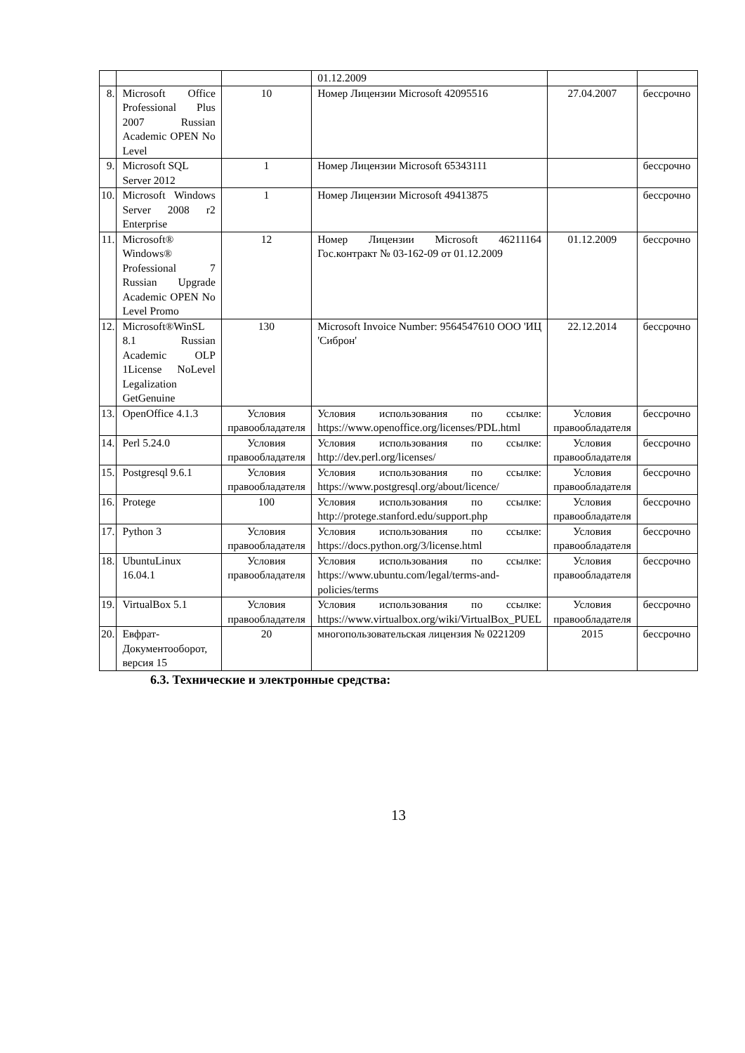| | | | 01.12.2009 | | |
| 8. | Microsoft Office Professional Plus 2007 Russian Academic OPEN No Level | 10 | Номер Лицензии Microsoft 42095516 | 27.04.2007 | бессрочно |
| 9. | Microsoft SQL Server 2012 | 1 | Номер Лицензии Microsoft 65343111 | | бессрочно |
| 10. | Microsoft Windows Server 2008 r2 Enterprise | 1 | Номер Лицензии Microsoft 49413875 | | бессрочно |
| 11. | Microsoft® Windows® Professional 7 Russian Upgrade Academic OPEN No Level Promo | 12 | Номер Лицензии Microsoft 46211164 Гос.контракт № 03-162-09 от 01.12.2009 | 01.12.2009 | бессрочно |
| 12. | Microsoft®WinSL 8.1 Russian Academic OLP 1License NoLevel Legalization GetGenuine | 130 | Microsoft Invoice Number: 9564547610 ООО 'ИЦ 'Сиброн' | 22.12.2014 | бессрочно |
| 13. | OpenOffice 4.1.3 | Условия правообладателя | Условия использования по ссылке: https://www.openoffice.org/licenses/PDL.html | Условия правообладателя | бессрочно |
| 14. | Perl 5.24.0 | Условия правообладателя | Условия использования по ссылке: http://dev.perl.org/licenses/ | Условия правообладателя | бессрочно |
| 15. | Postgresql 9.6.1 | Условия правообладателя | Условия использования по ссылке: https://www.postgresql.org/about/licence/ | Условия правообладателя | бессрочно |
| 16. | Protege | 100 | Условия использования по ссылке: http://protege.stanford.edu/support.php | Условия правообладателя | бессрочно |
| 17. | Python 3 | Условия правообладателя | Условия использования по ссылке: https://docs.python.org/3/license.html | Условия правообладателя | бессрочно |
| 18. | UbuntuLinux 16.04.1 | Условия правообладателя | Условия использования по ссылке: https://www.ubuntu.com/legal/terms-and-policies/terms | Условия правообладателя | бессрочно |
| 19. | VirtualBox 5.1 | Условия правообладателя | Условия использования по ссылке: https://www.virtualbox.org/wiki/VirtualBox_PUEL | Условия правообладателя | бессрочно |
| 20. | Евфрат-Документооборот, версия 15 | 20 | многопользовательская лицензия № 0221209 | 2015 | бессрочно |
6.3. Технические и электронные средства:
13